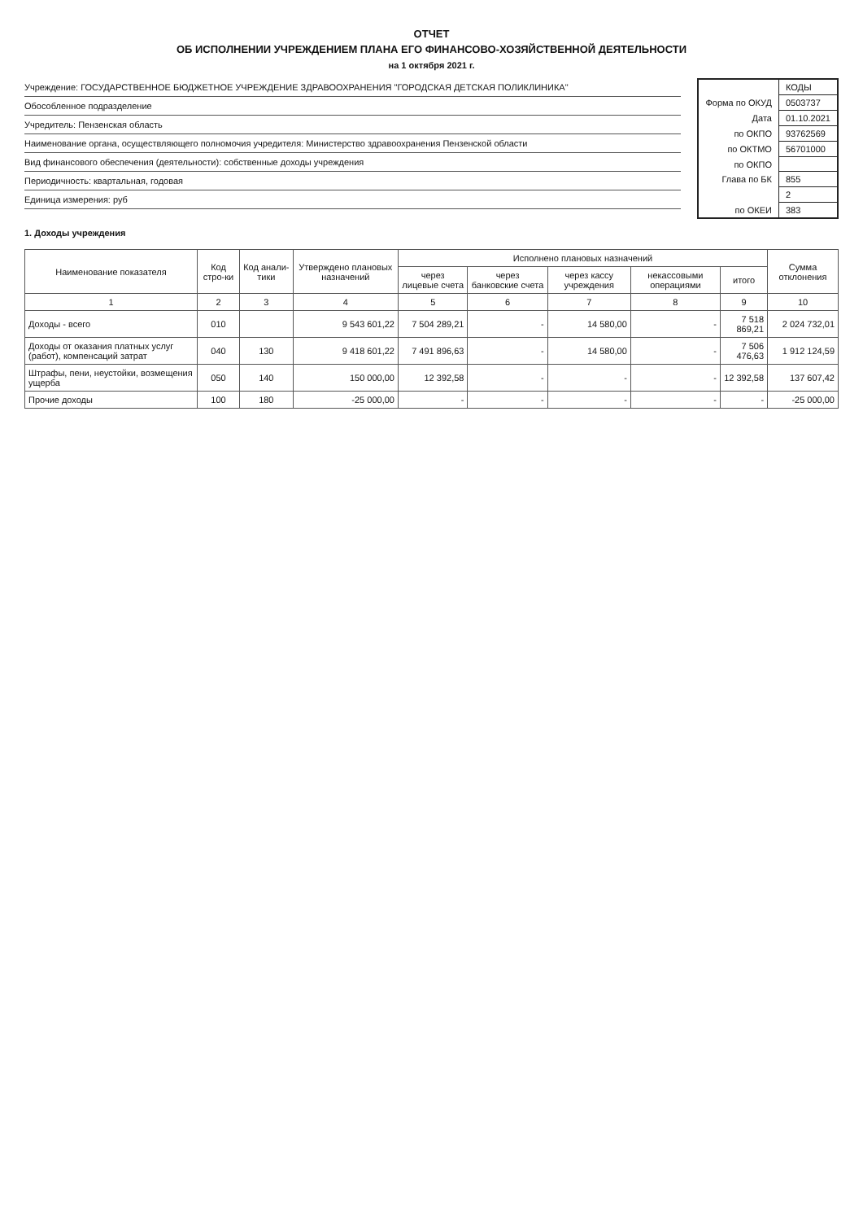ОТЧЕТ
ОБ ИСПОЛНЕНИИ УЧРЕЖДЕНИЕМ ПЛАНА ЕГО ФИНАНСОВО-ХОЗЯЙСТВЕННОЙ ДЕЯТЕЛЬНОСТИ
на 1 октября 2021 г.
Учреждение: ГОСУДАРСТВЕННОЕ БЮДЖЕТНОЕ УЧРЕЖДЕНИЕ ЗДРАВООХРАНЕНИЯ "ГОРОДСКАЯ ДЕТСКАЯ ПОЛИКЛИНИКА"
Обособленное подразделение
Учредитель: Пензенская область
Наименование органа, осуществляющего полномочия учредителя: Министерство здравоохранения Пензенской области
Вид финансового обеспечения (деятельности): собственные доходы учреждения
Периодичность: квартальная, годовая
Единица измерения: руб
| | КОДЫ |
| Форма по ОКУД | 0503737 |
| Дата | 01.10.2021 |
| по ОКПО | 93762569 |
| по ОКТМО | 56701000 |
| по ОКПО | |
| Глава по БК | 855 |
| | 2 |
| по ОКЕИ | 383 |
1. Доходы учреждения
| Наименование показателя | Код стро-ки | Код анали-тики | Утверждено плановых назначений | Исполнено плановых назначений | | | | | Сумма отклонения |
| --- | --- | --- | --- | --- | --- | --- | --- | --- | --- |
| | | | | через лицевые счета | через банковские счета | через кассу учреждения | некассовыми операциями | итого | |
| 1 | 2 | 3 | 4 | 5 | 6 | 7 | 8 | 9 | 10 |
| Доходы - всего | 010 | | 9 543 601,22 | 7 504 289,21 | - | 14 580,00 | - | 7 518 869,21 | 2 024 732,01 |
| Доходы от оказания платных услуг (работ), компенсаций затрат | 040 | 130 | 9 418 601,22 | 7 491 896,63 | - | 14 580,00 | - | 7 506 476,63 | 1 912 124,59 |
| Штрафы, пени, неустойки, возмещения ущерба | 050 | 140 | 150 000,00 | 12 392,58 | - | - | - | 12 392,58 | 137 607,42 |
| Прочие доходы | 100 | 180 | -25 000,00 | - | - | - | - | - | -25 000,00 |